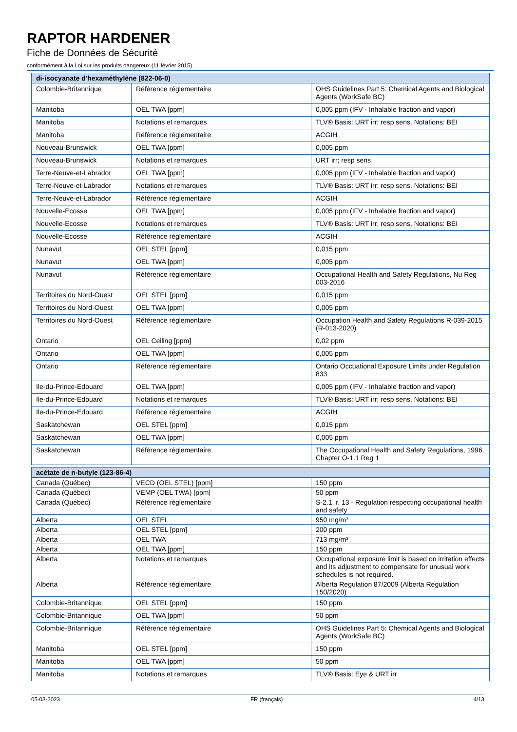RAPTOR HARDENER
Fiche de Données de Sécurité
conformément à la Loi sur les produits dangereux (11 février 2015)
| di-isocyanate d'hexaméthylène (822-06-0) | | |
| --- | --- | --- |
| Colombie-Britannique | Référence réglementaire | OHS Guidelines Part 5: Chemical Agents and Biological Agents (WorkSafe BC) |
| Manitoba | OEL TWA [ppm] | 0,005 ppm (IFV - Inhalable fraction and vapor) |
| Manitoba | Notations et remarques | TLV® Basis: URT irr; resp sens. Notations: BEI |
| Manitoba | Référence réglementaire | ACGIH |
| Nouveau-Brunswick | OEL TWA [ppm] | 0,005 ppm |
| Nouveau-Brunswick | Notations et remarques | URT irr; resp sens |
| Terre-Neuve-et-Labrador | OEL TWA [ppm] | 0,005 ppm (IFV - Inhalable fraction and vapor) |
| Terre-Neuve-et-Labrador | Notations et remarques | TLV® Basis: URT irr; resp sens. Notations: BEI |
| Terre-Neuve-et-Labrador | Référence réglementaire | ACGIH |
| Nouvelle-Ecosse | OEL TWA [ppm] | 0,005 ppm (IFV - Inhalable fraction and vapor) |
| Nouvelle-Ecosse | Notations et remarques | TLV® Basis: URT irr; resp sens. Notations: BEI |
| Nouvelle-Ecosse | Référence réglementaire | ACGIH |
| Nunavut | OEL STEL [ppm] | 0,015 ppm |
| Nunavut | OEL TWA [ppm] | 0,005 ppm |
| Nunavut | Référence réglementaire | Occupational Health and Safety Regulations, Nu Reg 003-2016 |
| Territoires du Nord-Ouest | OEL STEL [ppm] | 0,015 ppm |
| Territoires du Nord-Ouest | OEL TWA [ppm] | 0,005 ppm |
| Territoires du Nord-Ouest | Référence réglementaire | Occupation Health and Safety Regulations R-039-2015 (R-013-2020) |
| Ontario | OEL Ceiling [ppm] | 0,02 ppm |
| Ontario | OEL TWA [ppm] | 0,005 ppm |
| Ontario | Référence réglementaire | Ontario Occuational Exposure Limits under Regulation 833 |
| Ile-du-Prince-Edouard | OEL TWA [ppm] | 0,005 ppm (IFV - Inhalable fraction and vapor) |
| Ile-du-Prince-Edouard | Notations et remarques | TLV® Basis: URT irr; resp sens. Notations: BEI |
| Ile-du-Prince-Edouard | Référence réglementaire | ACGIH |
| Saskatchewan | OEL STEL [ppm] | 0,015 ppm |
| Saskatchewan | OEL TWA [ppm] | 0,005 ppm |
| Saskatchewan | Référence réglementaire | The Occupational Health and Safety Regulations, 1996. Chapter O-1.1 Reg 1 |
| acétate de n-butyle (123-86-4) | | |
| --- | --- | --- |
| Canada (Québec) | VECD (OEL STEL) [ppm] | 150 ppm |
| Canada (Québec) | VEMP (OEL TWA) [ppm] | 50 ppm |
| Canada (Québec) | Référence réglementaire | S-2.1, r. 13 - Regulation respecting occupational health and safety |
| Alberta | OEL STEL | 950 mg/m³ |
| Alberta | OEL STEL [ppm] | 200 ppm |
| Alberta | OEL TWA | 713 mg/m³ |
| Alberta | OEL TWA [ppm] | 150 ppm |
| Alberta | Notations et remarques | Occupational exposure limit is based on irritation effects and its adjustment to compensate for unusual work schedules is not required. |
| Alberta | Référence réglementaire | Alberta Regulation 87/2009 (Alberta Regulation 150/2020) |
| Colombie-Britannique | OEL STEL [ppm] | 150 ppm |
| Colombie-Britannique | OEL TWA [ppm] | 50 ppm |
| Colombie-Britannique | Référence réglementaire | OHS Guidelines Part 5: Chemical Agents and Biological Agents (WorkSafe BC) |
| Manitoba | OEL STEL [ppm] | 150 ppm |
| Manitoba | OEL TWA [ppm] | 50 ppm |
| Manitoba | Notations et remarques | TLV® Basis: Eye & URT irr |
05-03-2023 FR (français) 4/13